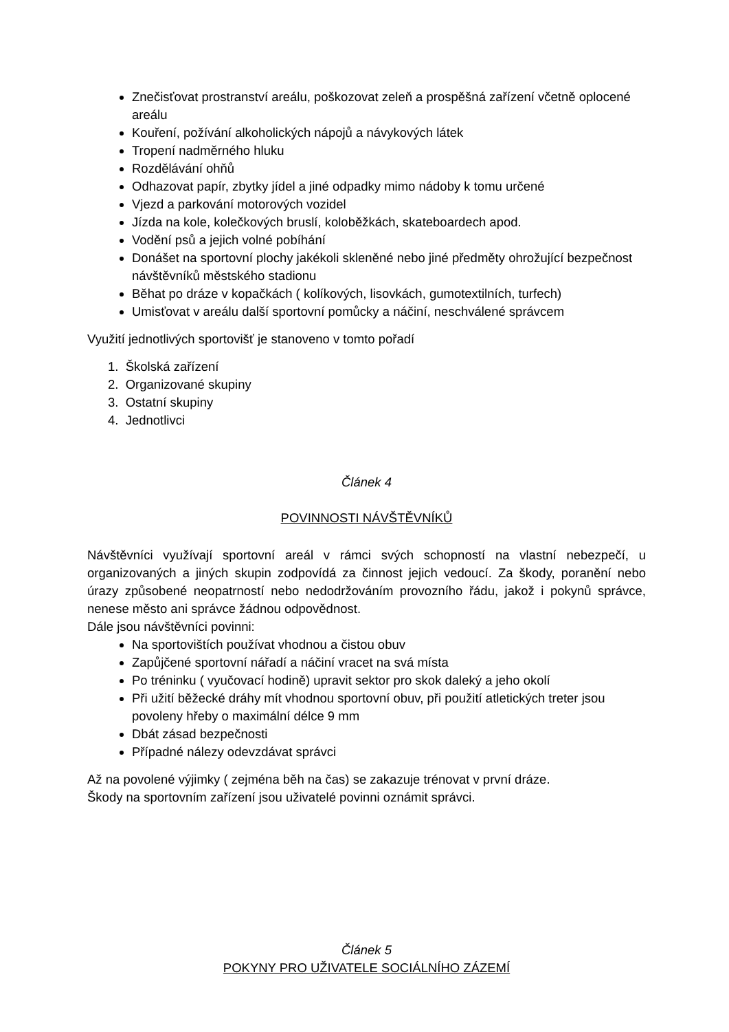Znečisťovat prostranství areálu, poškozovat zeleň a prospěšná zařízení včetně oplocené areálu
Kouření, požívání alkoholických nápojů a návykových látek
Tropení nadměrného hluku
Rozdělávání ohňů
Odhazovat papír, zbytky jídel a jiné odpadky mimo nádoby k tomu určené
Vjezd a parkování motorových vozidel
Jízda na kole, kolečkových bruslí, koloběžkách, skateboardech apod.
Vodění psů a jejich volné pobíhání
Donášet na sportovní plochy jakékoli skleněné nebo jiné předměty ohrožující bezpečnost návštěvníků městského stadionu
Běhat po dráze v kopačkách ( kolíkových, lisovkách, gumotextilních, turfech)
Umisťovat v areálu další sportovní pomůcky a náčiní, neschválené správcem
Využití jednotlivých sportovišť je stanoveno v tomto pořadí
1. Školská zařízení
2. Organizované skupiny
3. Ostatní skupiny
4. Jednotlivci
Článek 4
POVINNOSTI NÁVŠTĚVNÍKŮ
Návštěvníci využívají sportovní areál v rámci svých schopností na vlastní nebezpečí, u organizovaných a jiných skupin zodpovídá za činnost jejich vedoucí. Za škody, poranění nebo úrazy způsobené neopatrností nebo nedodržováním provozního řádu, jakož i pokynů správce, nenese město ani správce žádnou odpovědnost.
Dále jsou návštěvníci povinni:
Na sportovištích používat vhodnou a čistou obuv
Zapůjčené sportovní nářadí a náčiní vracet na svá místa
Po tréninku ( vyučovací hodině) upravit sektor pro skok daleký a jeho okolí
Při užití běžecké dráhy mít vhodnou sportovní obuv, při použití atletických treter jsou povoleny hřeby o maximální délce 9 mm
Dbát zásad bezpečnosti
Případné nálezy odevzdávat správci
Až na povolené výjimky ( zejména běh na čas) se zakazuje trénovat v první dráze.
Škody na sportovním zařízení jsou uživatelé povinni oznámit správci.
Článek 5
POKYNY PRO UŽIVATELE SOCIÁLNÍHO ZÁZEMÍ